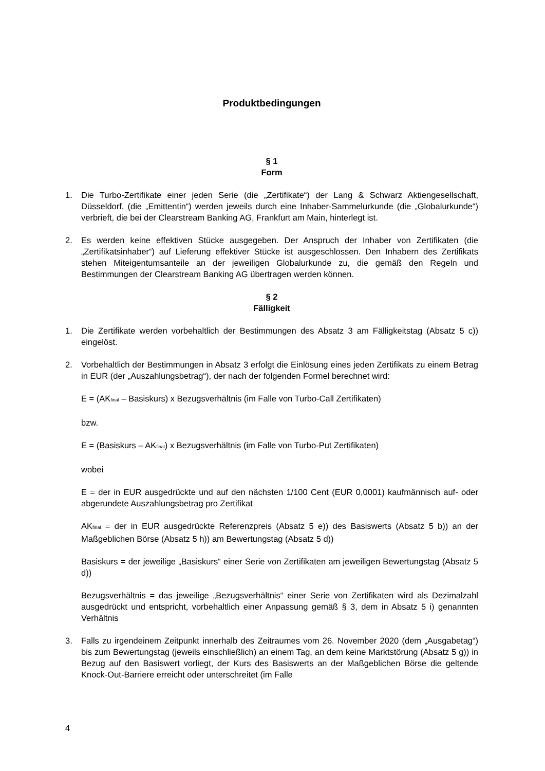Produktbedingungen
§ 1
Form
1. Die Turbo-Zertifikate einer jeden Serie (die „Zertifikate“) der Lang & Schwarz Aktiengesellschaft, Düsseldorf, (die „Emittentin“) werden jeweils durch eine Inhaber-Sammelurkunde (die „Globalurkunde“) verbrieft, die bei der Clearstream Banking AG, Frankfurt am Main, hinterlegt ist.
2. Es werden keine effektiven Stücke ausgegeben. Der Anspruch der Inhaber von Zertifikaten (die „Zertifikatsinhaber“) auf Lieferung effektiver Stücke ist ausgeschlossen. Den Inhabern des Zertifikats stehen Miteigentumsanteile an der jeweiligen Globalurkunde zu, die gemäß den Regeln und Bestimmungen der Clearstream Banking AG übertragen werden können.
§ 2
Fälligkeit
1. Die Zertifikate werden vorbehaltlich der Bestimmungen des Absatz 3 am Fälligkeitstag (Absatz 5 c)) eingelöst.
2. Vorbehaltlich der Bestimmungen in Absatz 3 erfolgt die Einlösung eines jeden Zertifikats zu einem Betrag in EUR (der „Auszahlungsbetrag“), der nach der folgenden Formel berechnet wird:
E = (AK<sub>final</sub> – Basiskurs) x Bezugsverhältnis (im Falle von Turbo-Call Zertifikaten)
bzw.
E = (Basiskurs – AK<sub>final</sub>) x Bezugsverhältnis (im Falle von Turbo-Put Zertifikaten)
wobei
E = der in EUR ausgedrückte und auf den nächsten 1/100 Cent (EUR 0,0001) kaufmännisch auf- oder abgerundete Auszahlungsbetrag pro Zertifikat
AK<sub>final</sub> = der in EUR ausgedrückte Referenzpreis (Absatz 5 e)) des Basiswerts (Absatz 5 b)) an der Maßgeblichen Börse (Absatz 5 h)) am Bewertungstag (Absatz 5 d))
Basiskurs = der jeweilige „Basiskurs“ einer Serie von Zertifikaten am jeweiligen Bewertungstag (Absatz 5 d))
Bezugsverhältnis = das jeweilige „Bezugsverhältnis“ einer Serie von Zertifikaten wird als Dezimalzahl ausgedrückt und entspricht, vorbehaltlich einer Anpassung gemäß § 3, dem in Absatz 5 i) genannten Verhältnis
3. Falls zu irgendeinem Zeitpunkt innerhalb des Zeitraumes vom 26. November 2020 (dem „Ausgabetag“) bis zum Bewertungstag (jeweils einschließlich) an einem Tag, an dem keine Marktstörung (Absatz 5 g)) in Bezug auf den Basiswert vorliegt, der Kurs des Basiswerts an der Maßgeblichen Börse die geltende Knock-Out-Barriere erreicht oder unterschreitet (im Falle
4